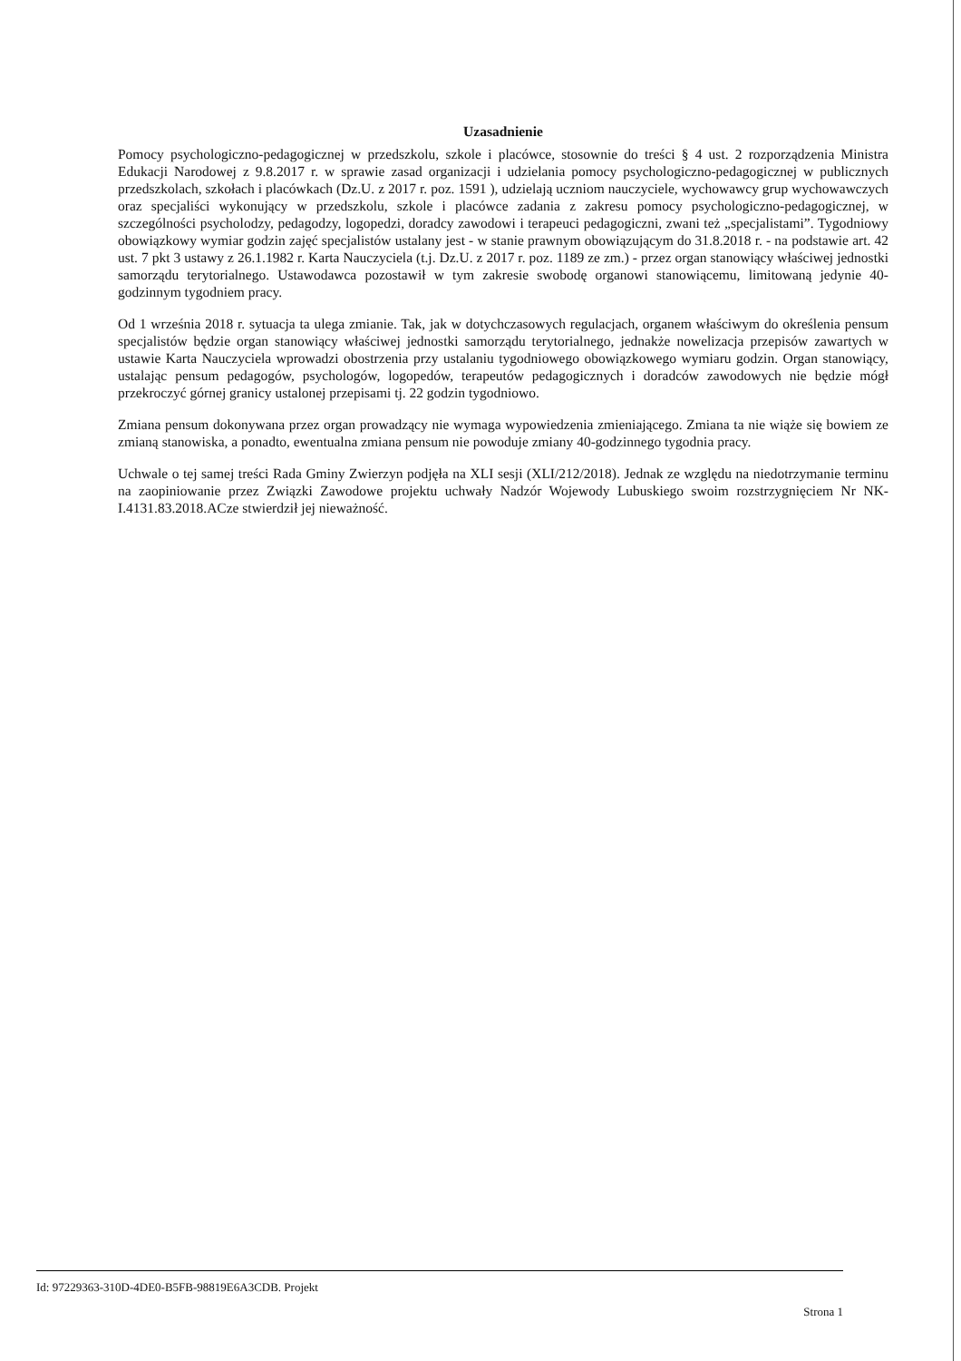Uzasadnienie
Pomocy psychologiczno-pedagogicznej w przedszkolu, szkole i placówce, stosownie do treści § 4 ust. 2 rozporządzenia Ministra Edukacji Narodowej z 9.8.2017 r. w sprawie zasad organizacji i udzielania pomocy psychologiczno-pedagogicznej w publicznych przedszkolach, szkołach i placówkach (Dz.U. z 2017 r. poz. 1591 ), udzielają uczniom nauczyciele, wychowawcy grup wychowawczych oraz specjaliści wykonujący w przedszkolu, szkole i placówce zadania z zakresu pomocy psychologiczno-pedagogicznej, w szczególności psycholodzy, pedagodzy, logopedzi, doradcy zawodowi i terapeuci pedagogiczni, zwani też „specjalistami”. Tygodniowy obowiązkowy wymiar godzin zajęć specjalistów ustalany jest - w stanie prawnym obowiązującym do 31.8.2018 r. - na podstawie art. 42 ust. 7 pkt 3 ustawy z 26.1.1982 r. Karta Nauczyciela (t.j. Dz.U. z 2017 r. poz. 1189 ze zm.) - przez organ stanowiący właściwej jednostki samorządu terytorialnego. Ustawodawca pozostawił w tym zakresie swobodę organowi stanowiącemu, limitowaną jedynie 40-godzinnym tygodniem pracy.
Od 1 września 2018 r. sytuacja ta ulega zmianie. Tak, jak w dotychczasowych regulacjach, organem właściwym do określenia pensum specjalistów będzie organ stanowiący właściwej jednostki samorządu terytorialnego, jednakże nowelizacja przepisów zawartych w ustawie Karta Nauczyciela wprowadzi obostrzenia przy ustalaniu tygodniowego obowiązkowego wymiaru godzin. Organ stanowiący, ustalając pensum pedagogów, psychologów, logopedów, terapeutów pedagogicznych i doradców zawodowych nie będzie mógł przekroczyć górnej granicy ustalonej przepisami tj. 22 godzin tygodniowo.
Zmiana pensum dokonywana przez organ prowadzący nie wymaga wypowiedzenia zmieniającego. Zmiana ta nie wiąże się bowiem ze zmianą stanowiska, a ponadto, ewentualna zmiana pensum nie powoduje zmiany 40-godzinnego tygodnia pracy.
Uchwale o tej samej treści Rada Gminy Zwierzyn podjęła na XLI sesji (XLI/212/2018). Jednak ze względu na niedotrzymanie terminu na zaopiniowanie przez Związki Zawodowe projektu uchwały Nadzór Wojewody Lubuskiego swoim rozstrzygnięciem Nr NK-I.4131.83.2018.ACze stwierdził jej nieważność.
Id: 97229363-310D-4DE0-B5FB-98819E6A3CDB. Projekt
Strona 1